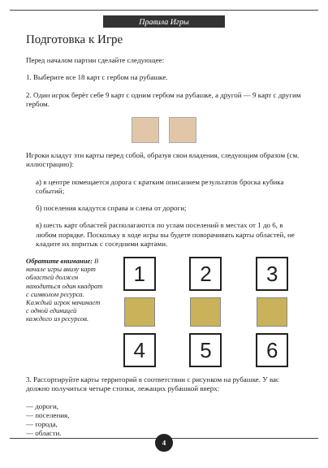Правила Игры
Подготовка к Игре
Перед началом партии сделайте следующее:
1. Выберите все 18 карт с гербом на рубашке.
2. Один игрок берёт себе 9 карт с одним гербом на рубашке, а другой — 9 карт с другим гербом.
Игроки кладут эти карты перед собой, образуя свои владения, следующим образом (см. иллюстрацию):
а) в центре помещается дорога с кратким описанием результатов броска кубика событий;
б) поселения кладутся справа и слева от дороги;
в) шесть карт областей располагаются по углам поселений в местах от 1 до 6, в любом порядке. Поскольку в ходе игры вы будете поворачивать карты областей, не кладите их впритык с соседними картами.
Обратите внимание: В начале игры внизу карт областей должен находиться один квадрат с символом ресурса. Каждый игрок начинает с одной единицей каждого из ресурсов.
1
2
3
4
5
6
3. Рассортируйте карты территорий в соответствии с рисунком на рубашке. У вас должно получиться четыре стопки, лежащих рубашкой вверх:
— дороги,
— поселения,
— города,
— области.
4